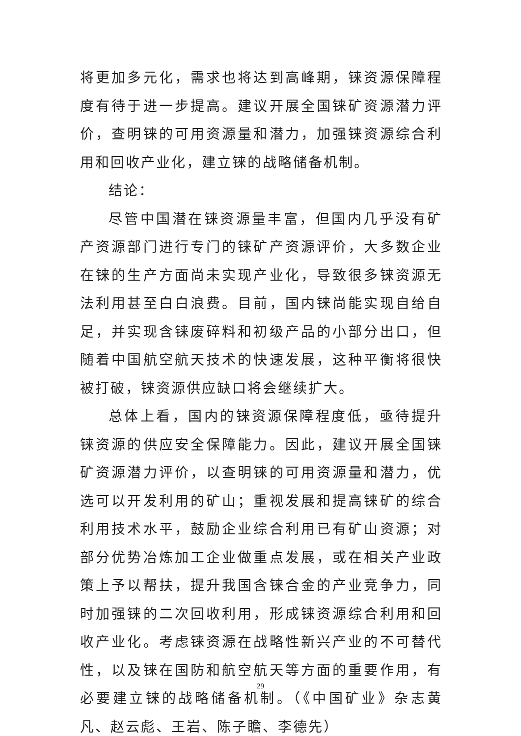将更加多元化，需求也将达到高峰期，铼资源保障程度有待于进一步提高。建议开展全国铼矿资源潜力评价，查明铼的可用资源量和潜力，加强铼资源综合利用和回收产业化，建立铼的战略储备机制。
结论：
尽管中国潜在铼资源量丰富，但国内几乎没有矿产资源部门进行专门的铼矿产资源评价，大多数企业在铼的生产方面尚未实现产业化，导致很多铼资源无法利用甚至白白浪费。目前，国内铼尚能实现自给自足，并实现含铼废碎料和初级产品的小部分出口，但随着中国航空航天技术的快速发展，这种平衡将很快被打破，铼资源供应缺口将会继续扩大。
总体上看，国内的铼资源保障程度低，亟待提升铼资源的供应安全保障能力。因此，建议开展全国铼矿资源潜力评价，以查明铼的可用资源量和潜力，优选可以开发利用的矿山；重视发展和提高铼矿的综合利用技术水平，鼓励企业综合利用已有矿山资源；对部分优势冶炼加工企业做重点发展，或在相关产业政策上予以帮扶，提升我国含铼合金的产业竞争力，同时加强铼的二次回收利用，形成铼资源综合利用和回收产业化。考虑铼资源在战略性新兴产业的不可替代性，以及铼在国防和航空航天等方面的重要作用，有必要建立铼的战略储备机制。（《中国矿业》杂志黄凡、赵云彪、王岩、陈子瞻、李德先）
29